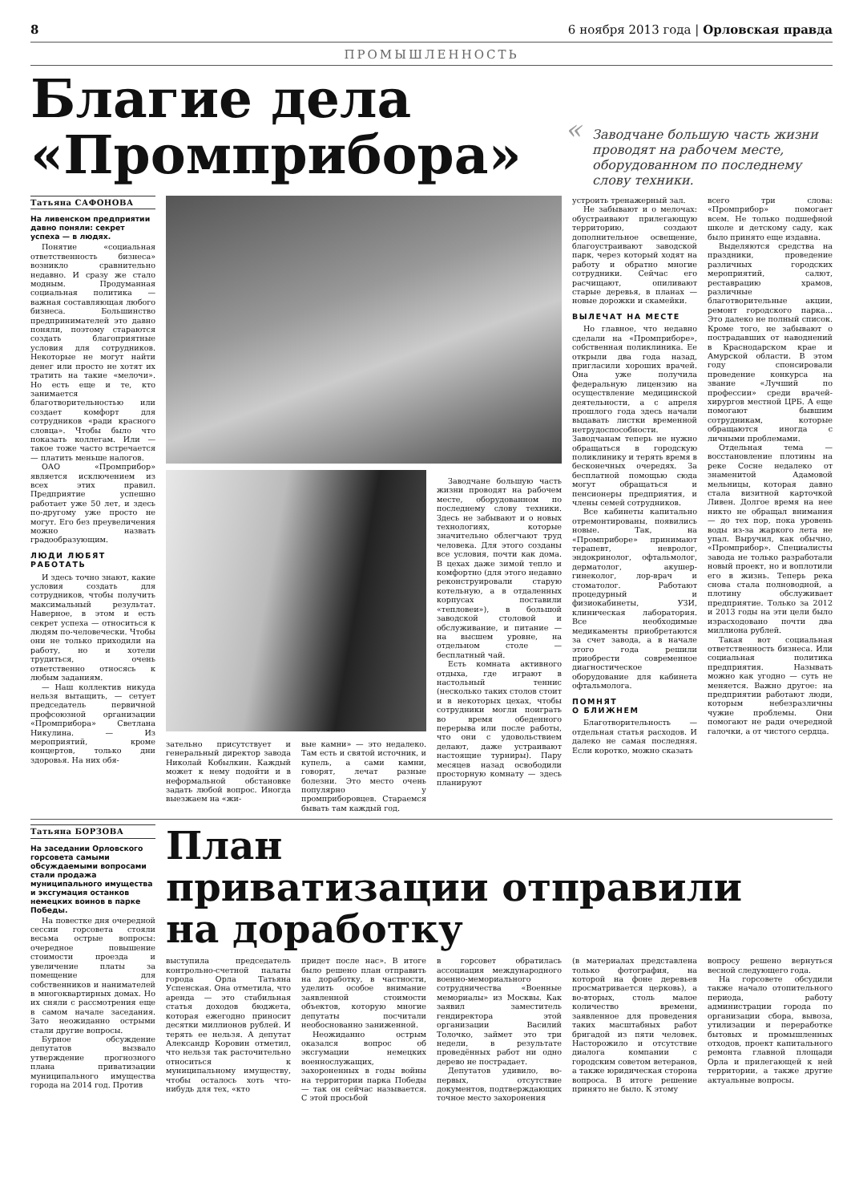8 6 ноября 2013 года | Орловская правда
ПРОМЫШЛЕННОСТЬ
Благие дела
«Промприбора»
« Заводчане большую часть жизни проводят на рабочем месте, оборудованном по последнему слову техники.
Татьяна САФОНОВА
На ливенском предприятии давно поняли: секрет успеха — в людях.
Понятие «социальная ответственность бизнеса» возникло сравнительно недавно. И сразу же стало модным. Продуманная социальная политика — важная составляющая любого бизнеса. Большинство предпринимателей это давно поняли, поэтому стараются создать благоприятные условия для сотрудников. Некоторые не могут найти денег или просто не хотят их тратить на такие «мелочи». Но есть еще и те, кто занимается благотворительностью или создает комфорт для сотрудников «ради красного словца». Чтобы было что показать коллегам. Или — такое тоже часто встречается — платить меньше налогов.
ОАО «Промприбор» является исключением из всех этих правил. Предприятие успешно работает уже 50 лет, и здесь по-другому уже просто не могут. Его без преувеличения можно назвать градообразующим.
ЛЮДИ ЛЮБЯТ РАБОТАТЬ
И здесь точно знают, какие условия создать для сотрудников, чтобы получить максимальный результат. Наверное, в этом и есть секрет успеха — относиться к людям по-человечески. Чтобы они не только приходили на работу, но и хотели трудиться, очень ответственно относясь к любым заданиям.
— Наш коллектив никуда нельзя вытащить, — сетует председатель первичной профсоюзной организации «Промприбора» Светлана Никулина. — Из мероприятий, кроме концертов, только дни здоровья. На них обя-
зательно присутствует и генеральный директор завода Николай Кобылкин. Каждый может к нему подойти и в неформальной обстановке задать любой вопрос. Иногда выезжаем на «жи-
вые камни» — это недалеко. Там есть и святой источник, и купель, а сами камни, говорят, лечат разные болезни. Это место очень популярно у промприборовцев. Стараемся бывать там каждый год.
Заводчане большую часть жизни проводят на рабочем месте, оборудованном по последнему слову техники. Здесь не забывают и о новых технологиях, которые значительно облегчают труд человека. Для этого созданы все условия, почти как дома. В цехах даже зимой тепло и комфортно (для этого недавно реконструировали старую котельную, а в отдаленных корпусах поставили «тепловеи»), в большой заводской столовой и обслуживание, и питание — на высшем уровне, на отдельном столе — бесплатный чай.
Есть комната активного отдыха, где играют в настольный теннис (несколько таких столов стоит и в некоторых цехах, чтобы сотрудники могли поиграть во время обеденного перерыва или после работы, что они с удовольствием делают, даже устраивают настоящие турниры). Пару месяцев назад освободили просторную комнату — здесь планируют
устроить тренажерный зал.
Не забывают и о мелочах: обустраивают прилегающую территорию, создают дополнительное освещение, благоустраивают заводской парк, через который ходят на работу и обратно многие сотрудники. Сейчас его расчищают, опиливают старые деревья, в планах — новые дорожки и скамейки.
ВЫЛЕЧАТ НА МЕСТЕ
Но главное, что недавно сделали на «Промприборе», собственная поликлиника. Ее открыли два года назад, пригласили хороших врачей. Она уже получила федеральную лицензию на осуществление медицинской деятельности, а с апреля прошлого года здесь начали выдавать листки временной нетрудоспособности. Заводчанам теперь не нужно обращаться в городскую поликлинику и терять время в бесконечных очередях. За бесплатной помощью сюда могут обращаться и пенсионеры предприятия, и члены семей сотрудников.
Все кабинеты капитально отремонтированы, появились новые. Так, на «Промприборе» принимают терапевт, невролог, эндокринолог, офтальмолог, дерматолог, акушер-гинеколог, лор-врач и стоматолог. Работают процедурный и физиокабинеты, УЗИ, клиническая лаборатория. Все необходимые медикаменты приобретаются за счет завода, а в начале этого года решили приобрести современное диагностическое оборудование для кабинета офтальмолога.
ПОМНЯТ
О БЛИЖНЕМ
Благотворительность — отдельная статья расходов. И далеко не самая последняя. Если коротко, можно сказать
всего три слова: «Промприбор» помогает всем. Не только подшефной школе и детскому саду, как было принято еще издавна.
Выделяются средства на праздники, проведение различных городских мероприятий, салют, реставрацию храмов, различные благотворительные акции, ремонт городского парка... Это далеко не полный список. Кроме того, не забывают о пострадавших от наводнений в Краснодарском крае и Амурской области. В этом году спонсировали проведение конкурса на звание «Лучший по профессии» среди врачей-хирургов местной ЦРБ. А еще помогают бывшим сотрудникам, которые обращаются иногда с личными проблемами.
Отдельная тема — восстановление плотины на реке Сосне недалеко от знаменитой Адамовой мельницы, которая давно стала визитной карточкой Ливен. Долгое время на нее никто не обращал внимания — до тех пор, пока уровень воды из-за жаркого лета не упал. Выручил, как обычно, «Промприбор». Специалисты завода не только разработали новый проект, но и воплотили его в жизнь. Теперь река снова стала полноводной, а плотину обслуживает предприятие. Только за 2012 и 2013 годы на эти цели было израсходовано почти два миллиона рублей.
Такая вот социальная ответственность бизнеса. Или социальная политика предприятия. Называть можно как угодно — суть не меняется. Важно другое: на предприятии работают люди, которым небезразличны чужие проблемы. Они помогают не ради очередной галочки, а от чистого сердца.
Татьяна БОРЗОВА
На заседании Орловского горсовета самыми обсуждаемыми вопросами стали продажа муниципального имущества и эксгумация останков немецких воинов в парке Победы.
На повестке дня очередной сессии горсовета стояли весьма острые вопросы: очередное повышение стоимости проезда и увеличение платы за помещение для собственников и нанимателей в многоквартирных домах. Но их сняли с рассмотрения еще в самом начале заседания. Зато неожиданно острыми стали другие вопросы.
Бурное обсуждение депутатов вызвало утверждение прогнозного плана приватизации муниципального имущества города на 2014 год. Против
План
приватизации отправили
на доработку
выступила председатель контрольно-счетной палаты города Орла Татьяна Успенская. Она отметила, что аренда — это стабильная статья доходов бюджета, которая ежегодно приносит десятки миллионов рублей. И терять ее нельзя. А депутат Александр Коровин отметил, что нельзя так расточительно относиться к муниципальному имуществу, чтобы осталось хоть что-нибудь для тех, «кто
придет после нас». В итоге было решено план отправить на доработку, в частности, уделить особое внимание заявленной стоимости объектов, которую многие депутаты посчитали необоснованно заниженной.
Неожиданно острым оказался вопрос об эксгумации немецких военнослужащих, захороненных в годы войны на территории парка Победы — так он сейчас называется. С этой просьбой
в горсовет обратилась ассоциация международного военно-мемориального сотрудничества «Военные мемориалы» из Москвы. Как заявил заместитель гендиректора этой организации Василий Толочко, займет это три недели, в результате проведённых работ ни одно дерево не пострадает.
Депутатов удивило, во-первых, отсутствие документов, подтверждающих точное место захоронения
(в материалах представлена только фотография, на которой на фоне деревьев просматривается церковь), а во-вторых, столь малое количество времени, заявленное для проведения таких масштабных работ бригадой из пяти человек. Насторожило и отсутствие диалога компании с городским советом ветеранов, а также юридическая сторона вопроса. В итоге решение принято не было. К этому
вопросу решено вернуться весной следующего года.
На горсовете обсудили также начало отопительного периода, работу администрации города по организации сбора, вывоза, утилизации и переработке бытовых и промышленных отходов, проект капитального ремонта главной площади Орла и прилегающей к ней территории, а также другие актуальные вопросы.